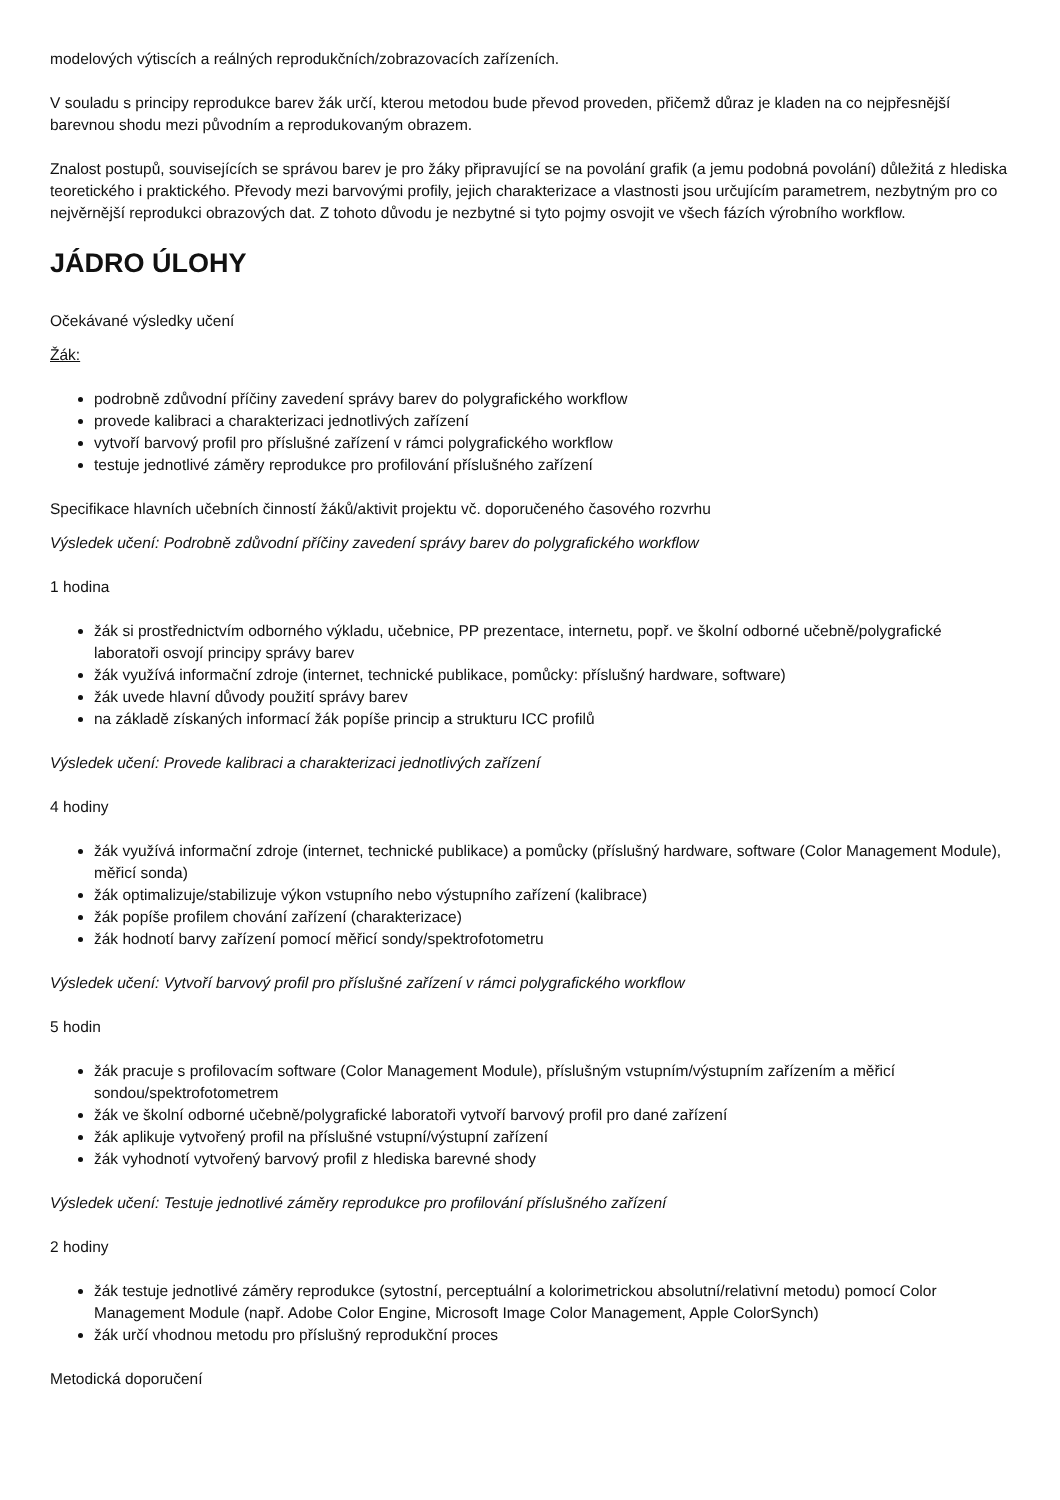modelových výtiscích a reálných reprodukčních/zobrazovacích zařízeních.
V souladu s principy reprodukce barev žák určí, kterou metodou bude převod proveden, přičemž důraz je kladen na co nejpřesnější barevnou shodu mezi původním a reprodukovaným obrazem.
Znalost postupů, souvisejících se správou barev je pro žáky připravující se na povolání grafik (a jemu podobná povolání) důležitá z hlediska teoretického i praktického. Převody mezi barvovými profily, jejich charakterizace a vlastnosti jsou určujícím parametrem, nezbytným pro co nejvěrnější reprodukci obrazových dat. Z tohoto důvodu je nezbytné si tyto pojmy osvojit ve všech fázích výrobního workflow.
JÁDRO ÚLOHY
Očekávané výsledky učení
Žák:
podrobně zdůvodní příčiny zavedení správy barev do polygrafického workflow
provede kalibraci a charakterizaci jednotlivých zařízení
vytvoří barvový profil pro příslušné zařízení v rámci polygrafického workflow
testuje jednotlivé záměry reprodukce pro profilování příslušného zařízení
Specifikace hlavních učebních činností žáků/aktivit projektu vč. doporučeného časového rozvrhu
Výsledek učení: Podrobně zdůvodní příčiny zavedení správy barev do polygrafického workflow
1 hodina
žák si prostřednictvím odborného výkladu, učebnice, PP prezentace, internetu, popř. ve školní odborné učebně/polygrafické laboratoři osvojí principy správy barev
žák využívá informační zdroje (internet, technické publikace, pomůcky: příslušný hardware, software)
žák uvede hlavní důvody použití správy barev
na základě získaných informací žák popíše princip a strukturu ICC profilů
Výsledek učení: Provede kalibraci a charakterizaci jednotlivých zařízení
4 hodiny
žák využívá informační zdroje (internet, technické publikace) a pomůcky (příslušný hardware, software (Color Management Module), měřicí sonda)
žák optimalizuje/stabilizuje výkon vstupního nebo výstupního zařízení (kalibrace)
žák popíše profilem chování zařízení (charakterizace)
žák hodnotí barvy zařízení pomocí měřicí sondy/spektrofotometru
Výsledek učení: Vytvoří barvový profil pro příslušné zařízení v rámci polygrafického workflow
5 hodin
žák pracuje s profilovacím software (Color Management Module), příslušným vstupním/výstupním zařízením a měřicí sondou/spektrofotometrem
žák ve školní odborné učebně/polygrafické laboratoři vytvoří barvový profil pro dané zařízení
žák aplikuje vytvořený profil na příslušné vstupní/výstupní zařízení
žák vyhodnotí vytvořený barvový profil z hlediska barevné shody
Výsledek učení: Testuje jednotlivé záměry reprodukce pro profilování příslušného zařízení
2 hodiny
žák testuje jednotlivé záměry reprodukce (sytostní, perceptuální a kolorimetrickou absolutní/relativní metodu) pomocí Color Management Module (např. Adobe Color Engine, Microsoft Image Color Management, Apple ColorSynch)
žák určí vhodnou metodu pro příslušný reprodukční proces
Metodická doporučení